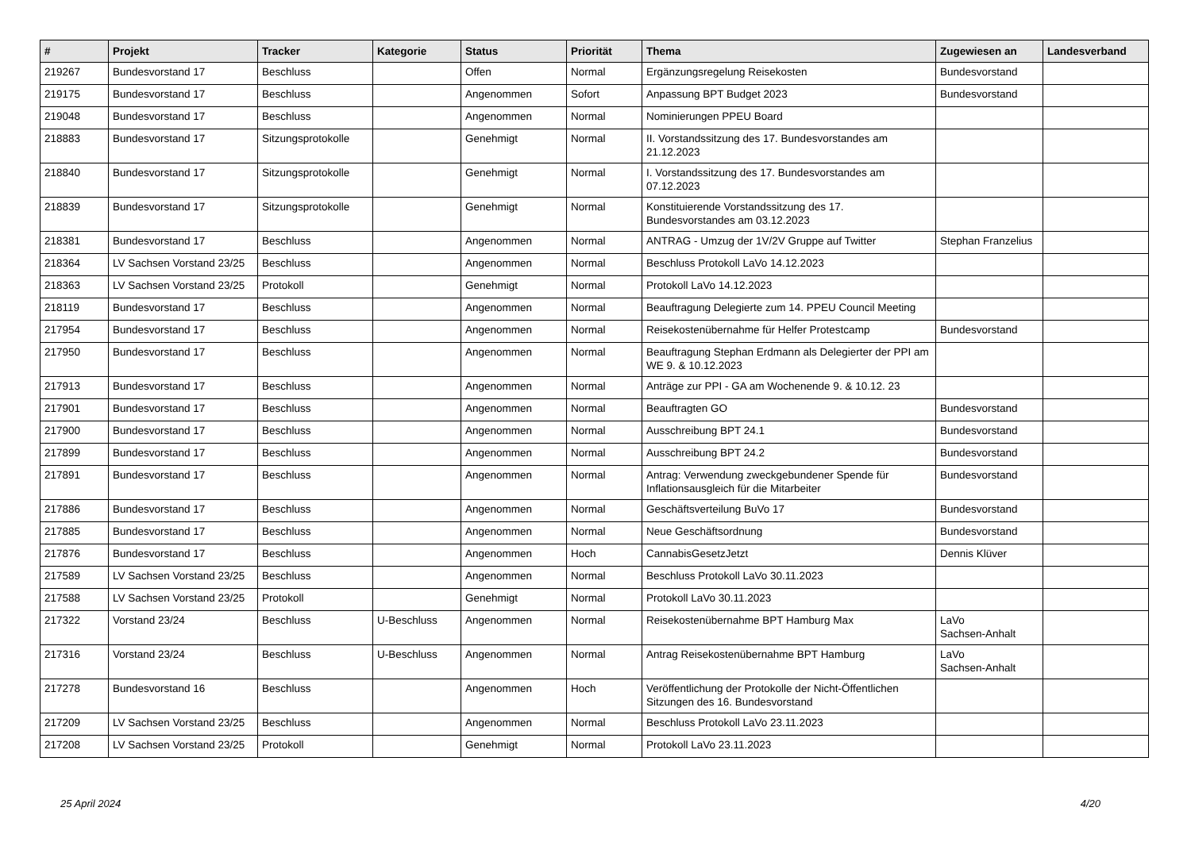| # | Projekt | Tracker | Kategorie | Status | Priorität | Thema | Zugewiesen an | Landesverband |
| --- | --- | --- | --- | --- | --- | --- | --- | --- |
| 219267 | Bundesvorstand 17 | Beschluss | | Offen | Normal | Ergänzungsregelung Reisekosten | Bundesvorstand | |
| 219175 | Bundesvorstand 17 | Beschluss | | Angenommen | Sofort | Anpassung BPT Budget 2023 | Bundesvorstand | |
| 219048 | Bundesvorstand 17 | Beschluss | | Angenommen | Normal | Nominierungen PPEU Board | | |
| 218883 | Bundesvorstand 17 | Sitzungsprotokolle | | Genehmigt | Normal | II. Vorstandssitzung des 17. Bundesvorstandes am 21.12.2023 | | |
| 218840 | Bundesvorstand 17 | Sitzungsprotokolle | | Genehmigt | Normal | I. Vorstandssitzung des 17. Bundesvorstandes am 07.12.2023 | | |
| 218839 | Bundesvorstand 17 | Sitzungsprotokolle | | Genehmigt | Normal | Konstituierende Vorstandssitzung des 17. Bundesvorstandes am 03.12.2023 | | |
| 218381 | Bundesvorstand 17 | Beschluss | | Angenommen | Normal | ANTRAG - Umzug der 1V/2V Gruppe auf Twitter | Stephan Franzelius | |
| 218364 | LV Sachsen Vorstand 23/25 | Beschluss | | Angenommen | Normal | Beschluss Protokoll LaVo 14.12.2023 | | |
| 218363 | LV Sachsen Vorstand 23/25 | Protokoll | | Genehmigt | Normal | Protokoll LaVo 14.12.2023 | | |
| 218119 | Bundesvorstand 17 | Beschluss | | Angenommen | Normal | Beauftragung Delegierte zum 14. PPEU Council Meeting | | |
| 217954 | Bundesvorstand 17 | Beschluss | | Angenommen | Normal | Reisekostenübernahme für Helfer Protestcamp | Bundesvorstand | |
| 217950 | Bundesvorstand 17 | Beschluss | | Angenommen | Normal | Beauftragung Stephan Erdmann als Delegierter der PPI am WE 9. & 10.12.2023 | | |
| 217913 | Bundesvorstand 17 | Beschluss | | Angenommen | Normal | Anträge zur PPI - GA am Wochenende 9. & 10.12. 23 | | |
| 217901 | Bundesvorstand 17 | Beschluss | | Angenommen | Normal | Beauftragten GO | Bundesvorstand | |
| 217900 | Bundesvorstand 17 | Beschluss | | Angenommen | Normal | Ausschreibung BPT 24.1 | Bundesvorstand | |
| 217899 | Bundesvorstand 17 | Beschluss | | Angenommen | Normal | Ausschreibung BPT 24.2 | Bundesvorstand | |
| 217891 | Bundesvorstand 17 | Beschluss | | Angenommen | Normal | Antrag: Verwendung zweckgebundener Spende für Inflationsausgleich für die Mitarbeiter | Bundesvorstand | |
| 217886 | Bundesvorstand 17 | Beschluss | | Angenommen | Normal | Geschäftsverteilung BuVo 17 | Bundesvorstand | |
| 217885 | Bundesvorstand 17 | Beschluss | | Angenommen | Normal | Neue Geschäftsordnung | Bundesvorstand | |
| 217876 | Bundesvorstand 17 | Beschluss | | Angenommen | Hoch | CannabisGesetzJetzt | Dennis Klüver | |
| 217589 | LV Sachsen Vorstand 23/25 | Beschluss | | Angenommen | Normal | Beschluss Protokoll LaVo 30.11.2023 | | |
| 217588 | LV Sachsen Vorstand 23/25 | Protokoll | | Genehmigt | Normal | Protokoll LaVo 30.11.2023 | | |
| 217322 | Vorstand 23/24 | Beschluss | U-Beschluss | Angenommen | Normal | Reisekostenübernahme BPT Hamburg Max | LaVo Sachsen-Anhalt | |
| 217316 | Vorstand 23/24 | Beschluss | U-Beschluss | Angenommen | Normal | Antrag Reisekostenübernahme BPT Hamburg | LaVo Sachsen-Anhalt | |
| 217278 | Bundesvorstand 16 | Beschluss | | Angenommen | Hoch | Veröffentlichung der Protokolle der Nicht-Öffentlichen Sitzungen des 16. Bundesvorstand | | |
| 217209 | LV Sachsen Vorstand 23/25 | Beschluss | | Angenommen | Normal | Beschluss Protokoll LaVo 23.11.2023 | | |
| 217208 | LV Sachsen Vorstand 23/25 | Protokoll | | Genehmigt | Normal | Protokoll LaVo 23.11.2023 | | |
25 April 2024 4/20